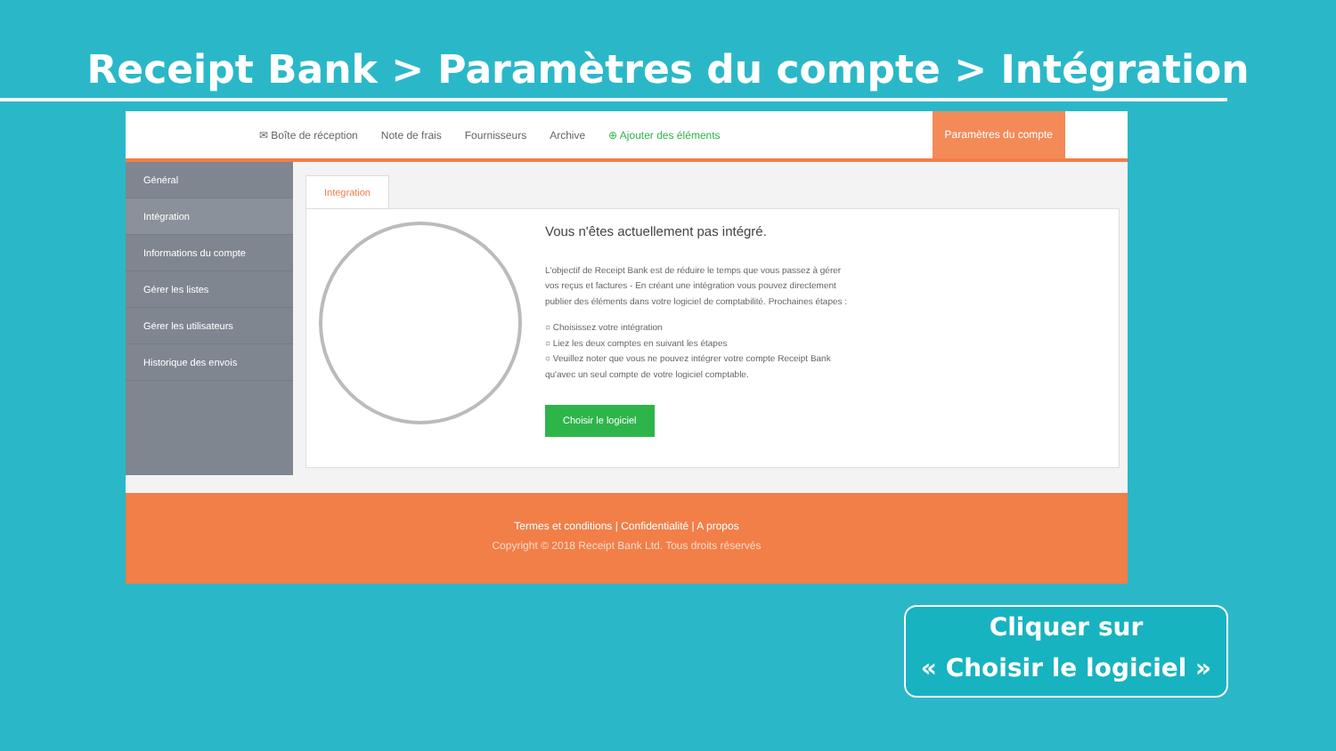Receipt Bank > Paramètres du compte > Intégration
✉ Boîte de réception Note de frais Fournisseurs Archive ⊕ Ajouter des éléments Paramètres du compte
Général
Intégration
Informations du compte
Gérer les listes
Gérer les utilisateurs
Historique des envois
Integration
Vous n'êtes actuellement pas intégré.
L'objectif de Receipt Bank est de réduire le temps que vous passez à gérer vos reçus et factures - En créant une intégration vous pouvez directement publier des éléments dans votre logiciel de comptabilité. Prochaines étapes :
○ Choisissez votre intégration
○ Liez les deux comptes en suivant les étapes
○ Veuillez noter que vous ne pouvez intégrer votre compte Receipt Bank qu'avec un seul compte de votre logiciel comptable.
Choisir le logiciel
Termes et conditions | Confidentialité | A propos
Copyright © 2018 Receipt Bank Ltd. Tous droits réservés
Cliquer sur
« Choisir le logiciel »